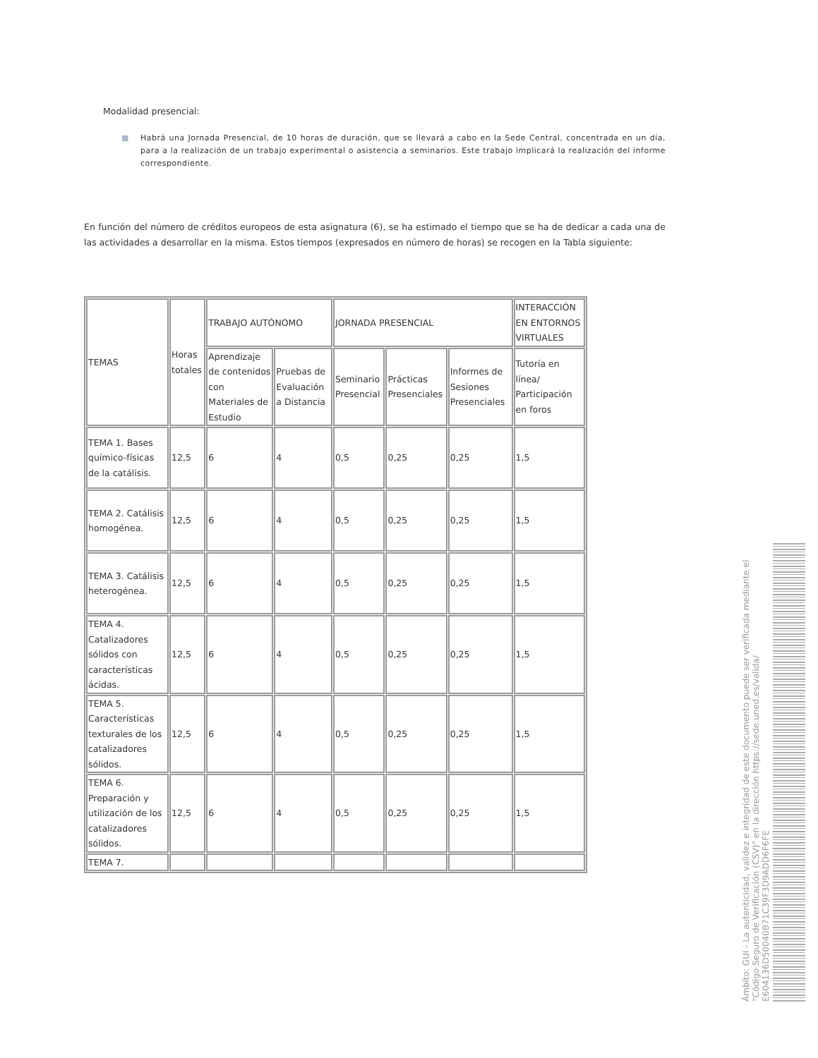Modalidad presencial:
■ Habrá una Jornada Presencial, de 10 horas de duración, que se llevará a cabo en la Sede Central, concentrada en un día, para a la realización de un trabajo experimental o asistencia a seminarios. Este trabajo implicará la realización del informe correspondiente.
En función del número de créditos europeos de esta asignatura (6), se ha estimado el tiempo que se ha de dedicar a cada una de las actividades a desarrollar en la misma. Estos tiempos (expresados en número de horas) se recogen en la Tabla siguiente:
| TEMAS | Horas totales | TRABAJO AUTÓNOMO | | JORNADA PRESENCIAL | | | INTERACCIÓN EN ENTORNOS VIRTUALES |
| --- | --- | --- | --- | --- | --- | --- | --- |
| | | Aprendizaje de contenidos con Materiales de Estudio | Pruebas de Evaluación a Distancia | Seminario Presencial | Prácticas Presenciales | Informes de Sesiones Presenciales | Tutoría en línea/ Participación en foros |
| TEMA 1. Bases químico-físicas de la catálisis. | 12,5 | 6 | 4 | 0,5 | 0,25 | 0,25 | 1,5 |
| TEMA 2. Catálisis homogénea. | 12,5 | 6 | 4 | 0,5 | 0,25 | 0,25 | 1,5 |
| TEMA 3. Catálisis heterogénea. | 12,5 | 6 | 4 | 0,5 | 0,25 | 0,25 | 1,5 |
| TEMA 4. Catalizadores sólidos con características ácidas. | 12,5 | 6 | 4 | 0,5 | 0,25 | 0,25 | 1,5 |
| TEMA 5. Características texturales de los catalizadores sólidos. | 12,5 | 6 | 4 | 0,5 | 0,25 | 0,25 | 1,5 |
| TEMA 6. Preparación y utilización de los catalizadores sólidos. | 12,5 | 6 | 4 | 0,5 | 0,25 | 0,25 | 1,5 |
| TEMA 7. | | | | | | | |
Ámbito: GUI - La autenticidad, validez e integridad de este documento puede ser verificada mediante el "Código Seguro de Verificación (CSV)" en la dirección https://sede.uned.es/valida/ E604136D50040B71C39F3D9ADD6F6FE